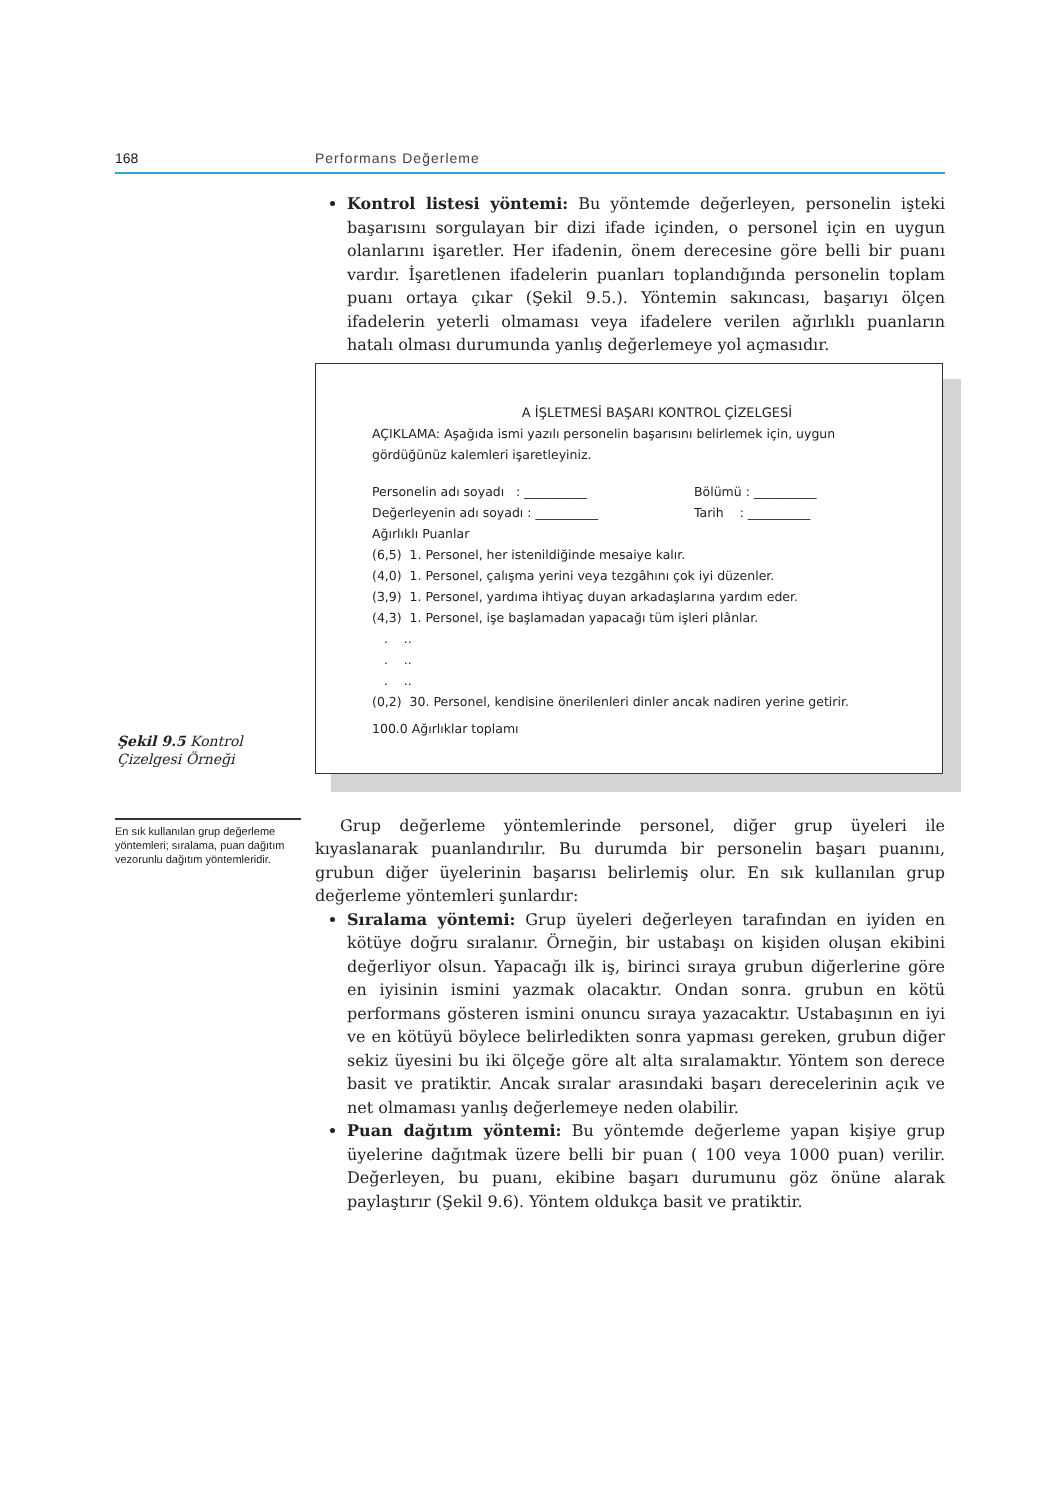168 Performans Değerleme
Şekil 9.5 Kontrol Çizelgesi Örneği
En sık kullanılan grup değerleme yöntemleri; sıralama, puan dağıtım vezorunlu dağıtım yöntemleridir.
Kontrol listesi yöntemi: Bu yöntemde değerleyen, personelin işteki başarısını sorgulayan bir dizi ifade içinden, o personel için en uygun olanlarını işaretler. Her ifadenin, önem derecesine göre belli bir puanı vardır. İşaretlenen ifadelerin puanları toplandığında personelin toplam puanı ortaya çıkar (Şekil 9.5.). Yöntemin sakıncası, başarıyı ölçen ifadelerin yeterli olmaması veya ifadelere verilen ağırlıklı puanların hatalı olması durumunda yanlış değerlemeye yol açmasıdır.
A İŞLETMESİ BAŞARI KONTROL ÇİZELGESİ
AÇIKLAMA: Aşağıda ismi yazılı personelin başarısını belirlemek için, uygun gördüğünüz kalemleri işaretleyiniz.
Personelin adı soyadı : __________ Bölümü : __________
Değerleyenin adı soyadı : __________ Tarih : __________
Ağırlıklı Puanlar
(6,5) 1. Personel, her istenildiğinde mesaiye kalır.
(4,0) 1. Personel, çalışma yerini veya tezgâhını çok iyi düzenler.
(3,9) 1. Personel, yardıma ihtiyaç duyan arkadaşlarına yardım eder.
(4,3) 1. Personel, işe başlamadan yapacağı tüm işleri plânlar.
. ..
. ..
. ..
(0,2) 30. Personel, kendisine önerilenleri dinler ancak nadiren yerine getirir.
100.0 Ağırlıklar toplamı
Grup değerleme yöntemlerinde personel, diğer grup üyeleri ile kıyaslanarak puanlandırılır. Bu durumda bir personelin başarı puanını, grubun diğer üyelerinin başarısı belirlemiş olur. En sık kullanılan grup değerleme yöntemleri şunlardır:
Sıralama yöntemi: Grup üyeleri değerleyen tarafından en iyiden en kötüye doğru sıralanır. Örneğin, bir ustabaşı on kişiden oluşan ekibini değerliyor olsun. Yapacağı ilk iş, birinci sıraya grubun diğerlerine göre en iyisinin ismini yazmak olacaktır. Ondan sonra. grubun en kötü performans gösteren ismini onuncu sıraya yazacaktır. Ustabaşının en iyi ve en kötüyü böylece belirledikten sonra yapması gereken, grubun diğer sekiz üyesini bu iki ölçeğe göre alt alta sıralamaktır. Yöntem son derece basit ve pratiktir. Ancak sıralar arasındaki başarı derecelerinin açık ve net olmaması yanlış değerlemeye neden olabilir.
Puan dağıtım yöntemi: Bu yöntemde değerleme yapan kişiye grup üyelerine dağıtmak üzere belli bir puan ( 100 veya 1000 puan) verilir. Değerleyen, bu puanı, ekibine başarı durumunu göz önüne alarak paylaştırır (Şekil 9.6). Yöntem oldukça basit ve pratiktir.